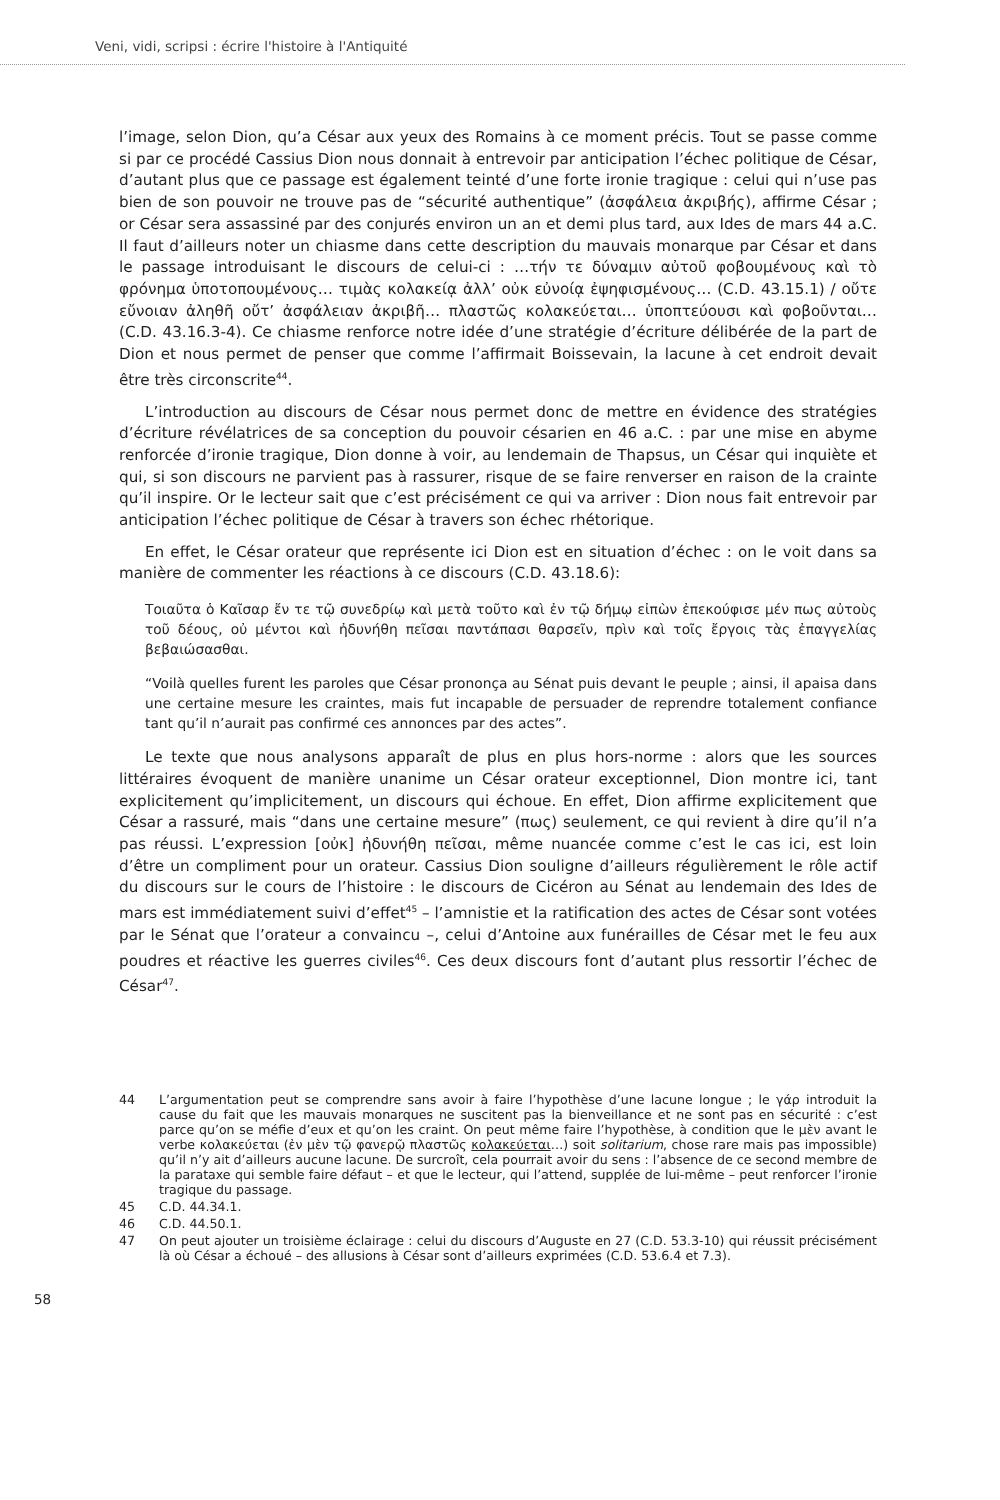Veni, vidi, scripsi : écrire l'histoire à l'Antiquité
l’image, selon Dion, qu’a César aux yeux des Romains à ce moment précis. Tout se passe comme si par ce procédé Cassius Dion nous donnait à entrevoir par anticipation l’échec politique de César, d’autant plus que ce passage est également teinté d’une forte ironie tragique : celui qui n’use pas bien de son pouvoir ne trouve pas de “sécurité authentique” (ἀσφάλεια ἀκριβής), affirme César ; or César sera assassiné par des conjurés environ un an et demi plus tard, aux Ides de mars 44 a.C. Il faut d’ailleurs noter un chiasme dans cette description du mauvais monarque par César et dans le passage introduisant le discours de celui-ci : …τήν τε δύναμιν αὐτοῦ φοβουμένους καὶ τὸ φρόνημα ὑποτοπουμένους… τιμὰς κολακείᾳ ἀλλ’ οὐκ εὐνοίᾳ ἐψηφισμένους… (C.D. 43.15.1) / οὔτε εὔνοιαν ἀληθῆ οὔτ’ ἀσφάλειαν ἀκριβῆ… πλαστῶς κολακεύεται… ὑποπτεύουσι καὶ φοβοῦνται… (C.D. 43.16.3-4). Ce chiasme renforce notre idée d’une stratégie d’écriture délibérée de la part de Dion et nous permet de penser que comme l’affirmait Boissevain, la lacune à cet endroit devait être très circonscrite<sup>44</sup>.
L’introduction au discours de César nous permet donc de mettre en évidence des stratégies d’écriture révélatrices de sa conception du pouvoir césarien en 46 a.C. : par une mise en abyme renforcée d’ironie tragique, Dion donne à voir, au lendemain de Thapsus, un César qui inquiète et qui, si son discours ne parvient pas à rassurer, risque de se faire renverser en raison de la crainte qu’il inspire. Or le lecteur sait que c’est précisément ce qui va arriver : Dion nous fait entrevoir par anticipation l’échec politique de César à travers son échec rhétorique.
En effet, le César orateur que représente ici Dion est en situation d’échec : on le voit dans sa manière de commenter les réactions à ce discours (C.D. 43.18.6):
Τοιαῦτα ὁ Καῖσαρ ἔν τε τῷ συνεδρίῳ καὶ μετὰ τοῦτο καὶ ἐν τῷ δήμῳ εἰπὼν ἐπεκούφισε μέν πως αὐτοὺς τοῦ δέους, οὐ μέντοι καὶ ἠδυνήθη πεῖσαι παντάπασι θαρσεῖν, πρὶν καὶ τοῖς ἔργοις τὰς ἐπαγγελίας βεβαιώσασθαι.
“Voilà quelles furent les paroles que César prononça au Sénat puis devant le peuple ; ainsi, il apaisa dans une certaine mesure les craintes, mais fut incapable de persuader de reprendre totalement confiance tant qu’il n’aurait pas confirmé ces annonces par des actes”.
Le texte que nous analysons apparaît de plus en plus hors-norme : alors que les sources littéraires évoquent de manière unanime un César orateur exceptionnel, Dion montre ici, tant explicitement qu’implicitement, un discours qui échoue. En effet, Dion affirme explicitement que César a rassuré, mais “dans une certaine mesure” (πως) seulement, ce qui revient à dire qu’il n’a pas réussi. L’expression [οὐκ] ἠδυνήθη πεῖσαι, même nuancée comme c’est le cas ici, est loin d’être un compliment pour un orateur. Cassius Dion souligne d’ailleurs régulièrement le rôle actif du discours sur le cours de l’histoire : le discours de Cicéron au Sénat au lendemain des Ides de mars est immédiatement suivi d’effet<sup>45</sup> – l’amnistie et la ratification des actes de César sont votées par le Sénat que l’orateur a convaincu –, celui d’Antoine aux funérailles de César met le feu aux poudres et réactive les guerres civiles<sup>46</sup>. Ces deux discours font d’autant plus ressortir l’échec de César<sup>47</sup>.
44 L’argumentation peut se comprendre sans avoir à faire l’hypothèse d’une lacune longue ; le γάρ introduit la cause du fait que les mauvais monarques ne suscitent pas la bienveillance et ne sont pas en sécurité : c’est parce qu’on se méfie d’eux et qu’on les craint. On peut même faire l’hypothèse, à condition que le μὲν avant le verbe κολακεύεται (ἐν μὲν τῷ φανερῷ πλαστῶς κολακεύεται…) soit solitarium, chose rare mais pas impossible) qu’il n’y ait d’ailleurs aucune lacune. De surcroît, cela pourrait avoir du sens : l’absence de ce second membre de la parataxe qui semble faire défaut – et que le lecteur, qui l’attend, supplée de lui-même – peut renforcer l’ironie tragique du passage.
45 C.D. 44.34.1.
46 C.D. 44.50.1.
47 On peut ajouter un troisième éclairage : celui du discours d’Auguste en 27 (C.D. 53.3-10) qui réussit précisément là où César a échoué – des allusions à César sont d’ailleurs exprimées (C.D. 53.6.4 et 7.3).
58